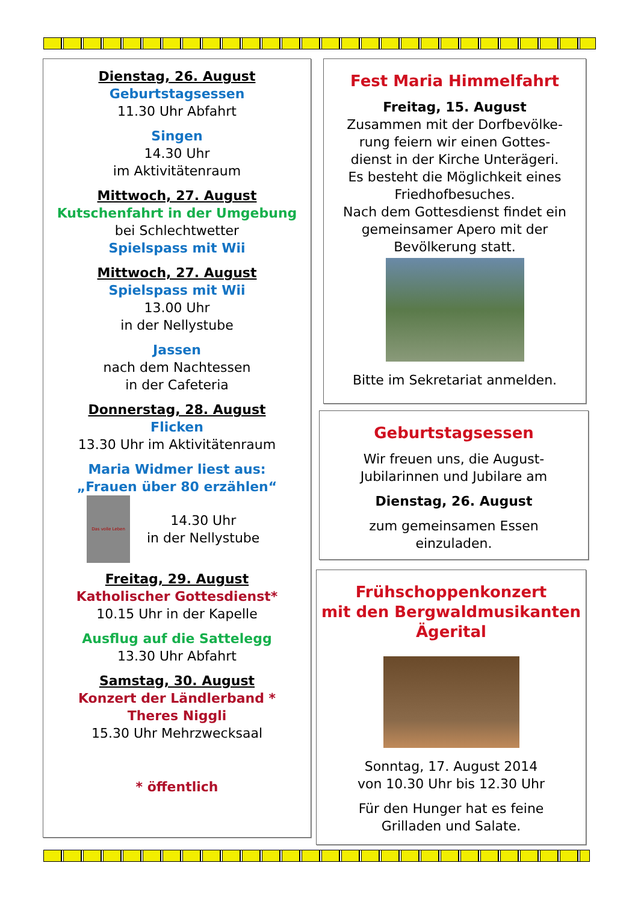Dienstag, 26. August
Geburtstagsessen
11.30 Uhr Abfahrt
Singen
14.30 Uhr
im Aktivitätenraum
Mittwoch, 27. August
Kutschenfahrt in der Umgebung
bei Schlechtwetter
Spielspass mit Wii
Mittwoch, 27. August
Spielspass mit Wii
13.00 Uhr
in der Nellystube
Jassen
nach dem Nachtessen
in der Cafeteria
Donnerstag, 28. August
Flicken
13.30 Uhr im Aktivitätenraum
Maria Widmer liest aus:
„Frauen über 80 erzählen“
Das volle Leben
14.30 Uhr
in der Nellystube
Freitag, 29. August
Katholischer Gottesdienst*
10.15 Uhr in der Kapelle
Ausflug auf die Sattelegg
13.30 Uhr Abfahrt
Samstag, 30. August
Konzert der Ländlerband *
Theres Niggli
15.30 Uhr Mehrzwecksaal
* öffentlich
Fest Maria Himmelfahrt
Freitag, 15. August
Zusammen mit der Dorfbevölke-
rung feiern wir einen Gottes-
dienst in der Kirche Unterägeri.
Es besteht die Möglichkeit eines
Friedhofbesuches.
Nach dem Gottesdienst findet ein
gemeinsamer Apero mit der
Bevölkerung statt.
Bitte im Sekretariat anmelden.
Geburtstagsessen
Wir freuen uns, die August-
Jubilarinnen und Jubilare am
Dienstag, 26. August
zum gemeinsamen Essen
einzuladen.
Frühschoppenkonzert
mit den Bergwaldmusikanten
Ägerital
Sonntag, 17. August 2014
von 10.30 Uhr bis 12.30 Uhr
Für den Hunger hat es feine
Grilladen und Salate.